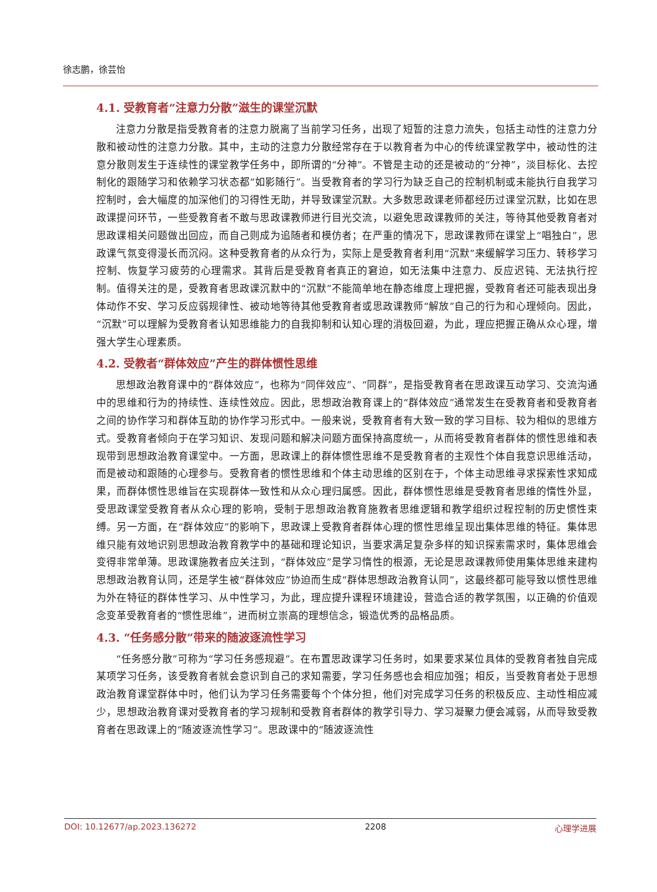徐志鹏，徐芸怡
4.1. 受教育者“注意力分散”滋生的课堂沉默
注意力分散是指受教育者的注意力脱离了当前学习任务，出现了短暂的注意力流失，包括主动性的注意力分散和被动性的注意力分散。其中，主动的注意力分散经常存在于以教育者为中心的传统课堂教学中，被动性的注意分散则发生于连续性的课堂教学任务中，即所谓的“分神”。不管是主动的还是被动的“分神”，淡目标化、去控制化的跟随学习和依赖学习状态都“如影随行”。当受教育者的学习行为缺乏自己的控制机制或未能执行自我学习控制时，会大幅度的加深他们的习得性无助，并导致课堂沉默。大多数思政课老师都经历过课堂沉默，比如在思政课提问环节，一些受教育者不敢与思政课教师进行目光交流，以避免思政课教师的关注，等待其他受教育者对思政课相关问题做出回应，而自己则成为追随者和模仿者；在严重的情况下，思政课教师在课堂上“唱独白”，思政课气氛变得漫长而沉闷。这种受教育者的从众行为，实际上是受教育者利用“沉默”来缓解学习压力、转移学习控制、恢复学习疲劳的心理需求。其背后是受教育者真正的窘迫，如无法集中注意力、反应迟钝、无法执行控制。值得关注的是，受教育者思政课沉默中的“沉默”不能简单地在静态维度上理把握，受教育者还可能表现出身体动作不安、学习反应弱规律性、被动地等待其他受教育者或思政课教师“解放”自己的行为和心理倾向。因此，“沉默”可以理解为受教育者认知思维能力的自我抑制和认知心理的消极回避，为此，理应把握正确从众心理，增强大学生心理素质。
4.2. 受教者“群体效应”产生的群体惯性思维
思想政治教育课中的“群体效应”，也称为“同伴效应”、“同群”，是指受教育者在思政课互动学习、交流沟通中的思维和行为的持续性、连续性效应。因此，思想政治教育课上的“群体效应”通常发生在受教育者和受教育者之间的协作学习和群体互助的协作学习形式中。一般来说，受教育者有大致一致的学习目标、较为相似的思维方式。受教育者倾向于在学习知识、发现问题和解决问题方面保持高度统一，从而将受教育者群体的惯性思维和表现带到思想政治教育课堂中。一方面，思政课上的群体惯性思维不是受教育者的主观性个体自我意识思维活动，而是被动和跟随的心理参与。受教育者的惯性思维和个体主动思维的区别在于，个体主动思维寻求探索性求知成果，而群体惯性思维旨在实现群体一致性和从众心理归属感。因此，群体惯性思维是受教育者思维的惰性外显，受思政课堂受教育者从众心理的影响，受制于思想政治教育施教者思维逻辑和教学组织过程控制的历史惯性束缚。另一方面，在“群体效应”的影响下，思政课上受教育者群体心理的惯性思维呈现出集体思维的特征。集体思维只能有效地识别思想政治教育教学中的基础和理论知识，当要求满足复杂多样的知识探索需求时，集体思维会变得非常单薄。思政课施教者应关注到，“群体效应”是学习惰性的根源，无论是思政课教师使用集体思维来建构思想政治教育认同，还是学生被“群体效应”协迫而生成“群体思想政治教育认同”，这最终都可能导致以惯性思维为外在特征的群体性学习、从中性学习，为此，理应提升课程环境建设，营造合适的教学氛围，以正确的价值观念变革受教育者的“惯性思维”，进而树立崇高的理想信念，锻造优秀的品格品质。
4.3. “任务感分散”带来的随波逐流性学习
“任务感分散”可称为“学习任务感规避”。在布置思政课学习任务时，如果要求某位具体的受教育者独自完成某项学习任务，该受教育者就会意识到自己的求知需要，学习任务感也会相应加强；相反，当受教育者处于思想政治教育课堂群体中时，他们认为学习任务需要每个个体分担，他们对完成学习任务的积极反应、主动性相应减少，思想政治教育课对受教育者的学习规制和受教育者群体的教学引导力、学习凝聚力便会减弱，从而导致受教育者在思政课上的“随波逐流性学习”。思政课中的“随波逐流性
DOI: 10.12677/ap.2023.136272 2208 心理学进展